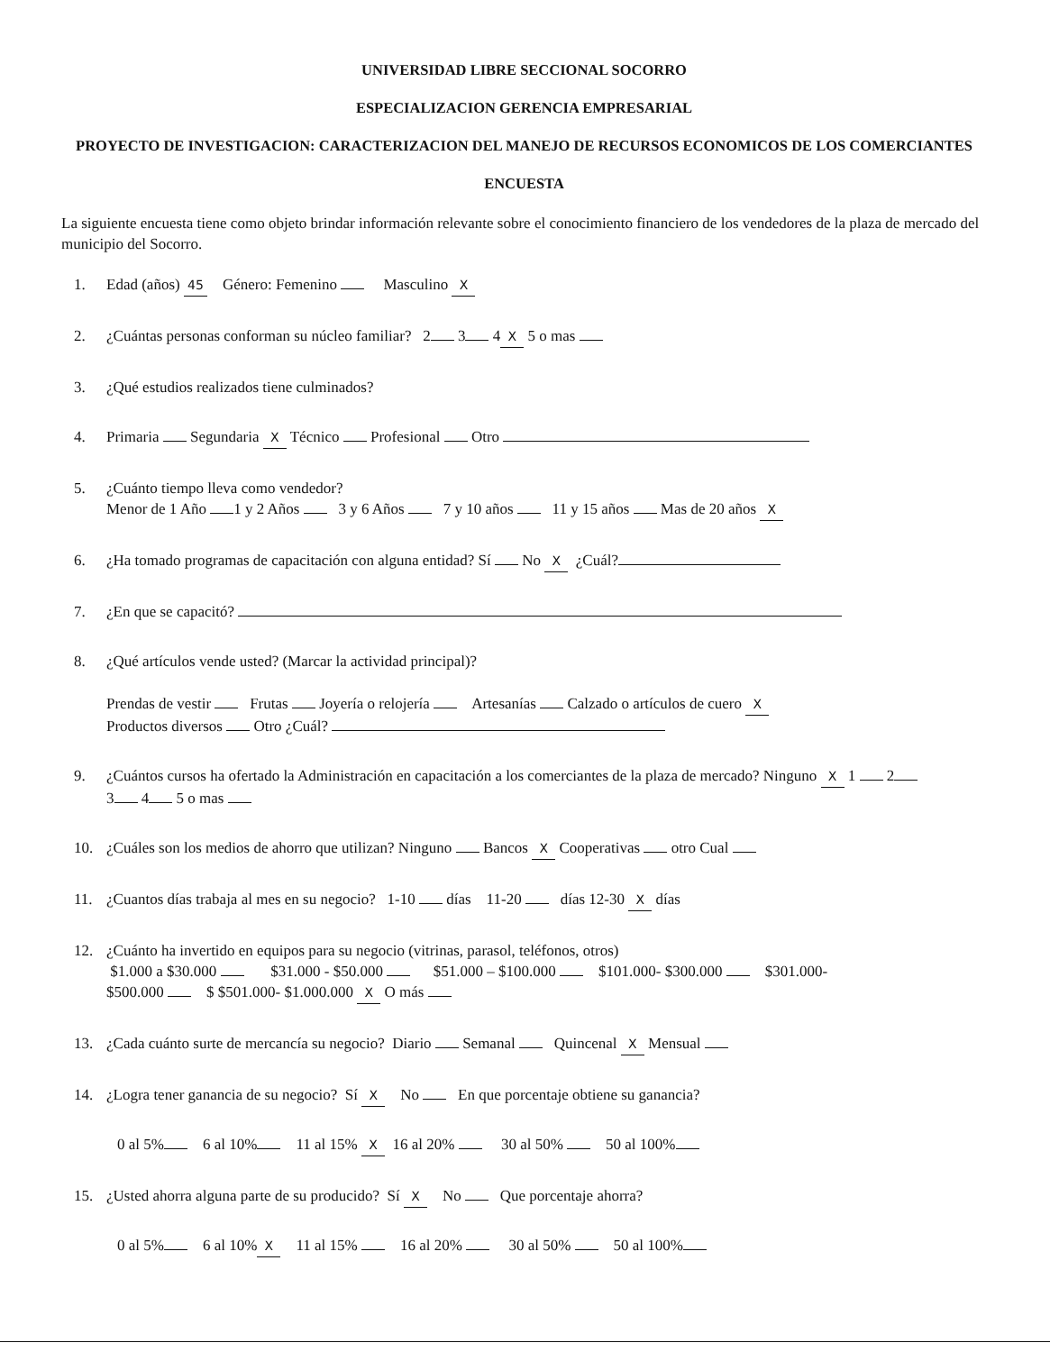UNIVERSIDAD LIBRE SECCIONAL SOCORRO
ESPECIALIZACION GERENCIA EMPRESARIAL
PROYECTO DE INVESTIGACION: CARACTERIZACION DEL MANEJO DE RECURSOS ECONOMICOS DE LOS COMERCIANTES
ENCUESTA
La siguiente encuesta tiene como objeto brindar información relevante sobre el conocimiento financiero de los vendedores de la plaza de mercado del municipio del Socorro.
1. Edad (años) 45 Género: Femenino Masculino X
2. ¿Cuántas personas conforman su núcleo familiar? 2 3 4 X 5 o mas
3. ¿Qué estudios realizados tiene culminados?
4. Primaria Segundaria X Técnico Profesional Otro
5. ¿Cuánto tiempo lleva como vendedor?
Menor de 1 Año 1 y 2 Años 3 y 6 Años 7 y 10 años 11 y 15 años Mas de 20 años X
6. ¿Ha tomado programas de capacitación con alguna entidad? Sí No X ¿Cuál?
7. ¿En que se capacitó?
8. ¿Qué artículos vende usted? (Marcar la actividad principal)?
Prendas de vestir Frutas Joyería o relojería Artesanías Calzado o artículos de cuero X
Productos diversos Otro ¿Cuál?
9. ¿Cuántos cursos ha ofertado la Administración en capacitación a los comerciantes de la plaza de mercado? Ninguno X 1 2
3 4 5 o mas
10. ¿Cuáles son los medios de ahorro que utilizan? Ninguno Bancos X Cooperativas otro Cual
11. ¿Cuantos días trabaja al mes en su negocio? 1-10 días 11-20 días 12-30 X días
12. ¿Cuánto ha invertido en equipos para su negocio (vitrinas, parasol, teléfonos, otros)
$1.000 a $30.000 $31.000 - $50.000 $51.000 – $100.000 $101.000- $300.000 $301.000-
$500.000 $ $501.000- $1.000.000 X O más
13. ¿Cada cuánto surte de mercancía su negocio? Diario Semanal Quincenal X Mensual
14. ¿Logra tener ganancia de su negocio? Sí X No En que porcentaje obtiene su ganancia?
0 al 5% 6 al 10% 11 al 15% X 16 al 20% 30 al 50% 50 al 100%
15. ¿Usted ahorra alguna parte de su producido? Sí X No Que porcentaje ahorra?
0 al 5% 6 al 10% X 11 al 15% 16 al 20% 30 al 50% 50 al 100%